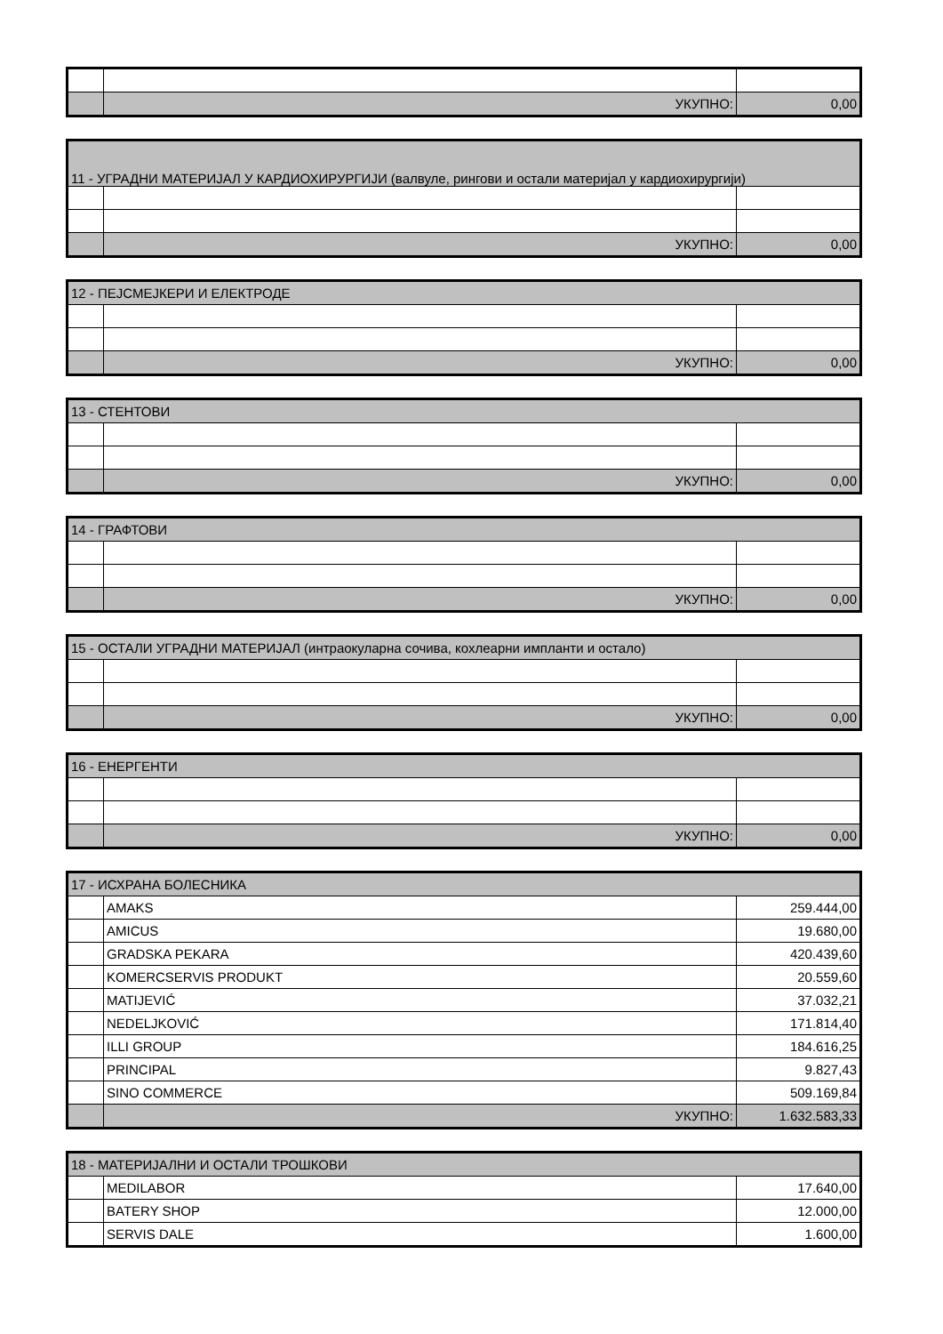| | УКУПНО: | 0,00 |
| 11 - УГРАДНИ МАТЕРИЈАЛ У КАРДИОХИРУРГИЈИ (валвуле, рингови и остали материјал у кардиохирургији) | | |
| --- | --- | --- |
| | УКУПНО: | 0,00 |
| 12 - ПЕЈСМЕЈКЕРИ И ЕЛЕКТРОДЕ | | |
| --- | --- | --- |
| | УКУПНО: | 0,00 |
| 13 - СТЕНТОВИ | | |
| --- | --- | --- |
| | УКУПНО: | 0,00 |
| 14 - ГРАФТОВИ | | |
| --- | --- | --- |
| | УКУПНО: | 0,00 |
| 15 - ОСТАЛИ УГРАДНИ МАТЕРИЈАЛ (интраокуларна сочива, кохлеарни импланти и остало) | | |
| --- | --- | --- |
| | УКУПНО: | 0,00 |
| 16 - ЕНЕРГЕНТИ | | |
| --- | --- | --- |
| | УКУПНО: | 0,00 |
| 17 - ИСХРАНА БОЛЕСНИКА | | |
| --- | --- | --- |
| | AMAKS | 259.444,00 |
| | AMICUS | 19.680,00 |
| | GRADSKA PEKARA | 420.439,60 |
| | KOMERCSERVIS PRODUKT | 20.559,60 |
| | MATIJEVIĆ | 37.032,21 |
| | NEDELJKOVIĆ | 171.814,40 |
| | ILLI GROUP | 184.616,25 |
| | PRINCIPAL | 9.827,43 |
| | SINO COMMERCE | 509.169,84 |
| | УКУПНО: | 1.632.583,33 |
| 18 - МАТЕРИЈАЛНИ И ОСТАЛИ ТРОШКОВИ | | |
| --- | --- | --- |
| | MEDILABOR | 17.640,00 |
| | BATERY SHOP | 12.000,00 |
| | SERVIS DALE | 1.600,00 |